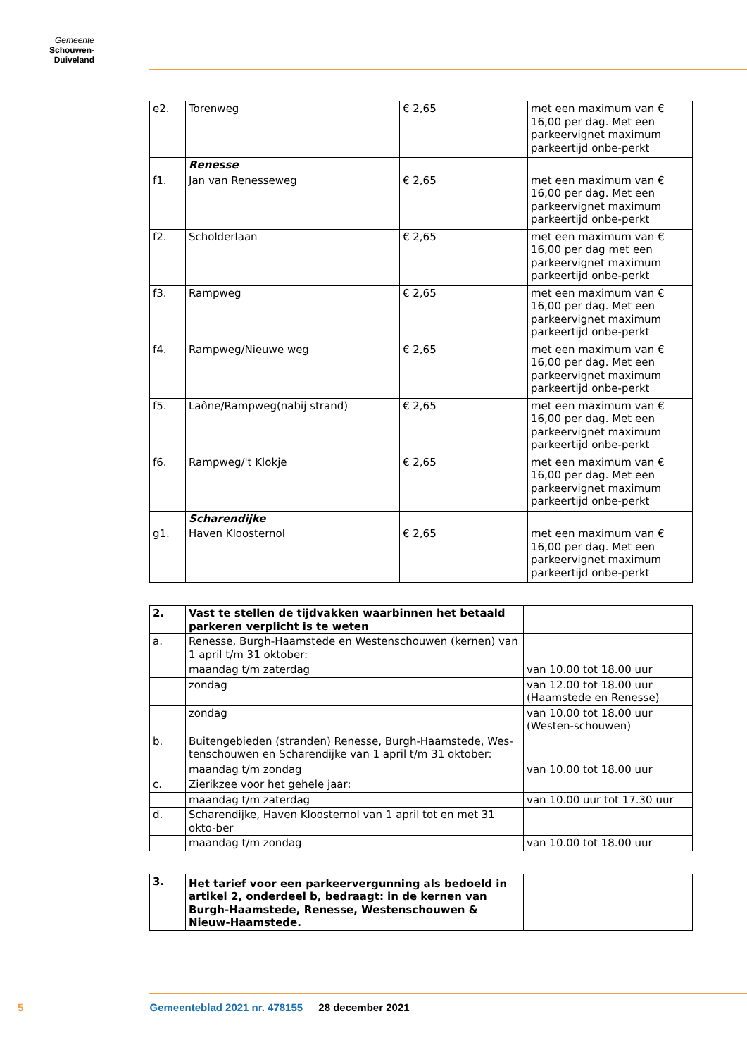Gemeente
Schouwen-Duiveland
| e2. | Torenweg | € 2,65 | met een maximum van € 16,00 per dag. Met een parkeervignet maximum parkeertijd onbe-perkt |
| | Renesse | | |
| f1. | Jan van Renesseweg | € 2,65 | met een maximum van € 16,00 per dag. Met een parkeervignet maximum parkeertijd onbe-perkt |
| f2. | Scholderlaan | € 2,65 | met een maximum van € 16,00 per dag met een parkeervignet maximum parkeertijd onbe-perkt |
| f3. | Rampweg | € 2,65 | met een maximum van € 16,00 per dag. Met een parkeervignet maximum parkeertijd onbe-perkt |
| f4. | Rampweg/Nieuwe weg | € 2,65 | met een maximum van € 16,00 per dag. Met een parkeervignet maximum parkeertijd onbe-perkt |
| f5. | Laône/Rampweg(nabij strand) | € 2,65 | met een maximum van € 16,00 per dag. Met een parkeervignet maximum parkeertijd onbe-perkt |
| f6. | Rampweg/'t Klokje | € 2,65 | met een maximum van € 16,00 per dag. Met een parkeervignet maximum parkeertijd onbe-perkt |
| | Scharendijke | | |
| g1. | Haven Kloosternol | € 2,65 | met een maximum van € 16,00 per dag. Met een parkeervignet maximum parkeertijd onbe-perkt |
| 2. | Vast te stellen de tijdvakken waarbinnen het betaald parkeren verplicht is te weten | |
| a. | Renesse, Burgh-Haamstede en Westenschouwen (kernen) van 1 april t/m 31 oktober: | |
| | maandag t/m zaterdag | van 10.00 tot 18.00 uur |
| | zondag | van 12.00 tot 18.00 uur (Haamstede en Renesse) |
| | zondag | van 10.00 tot 18.00 uur (Westen-schouwen) |
| b. | Buitengebieden (stranden) Renesse, Burgh-Haamstede, Wes-tenschouwen en Scharendijke van 1 april t/m 31 oktober: | |
| | maandag t/m zondag | van 10.00 tot 18.00 uur |
| c. | Zierikzee voor het gehele jaar: | |
| | maandag t/m zaterdag | van 10.00 uur tot 17.30 uur |
| d. | Scharendijke, Haven Kloosternol van 1 april tot en met 31 okto-ber | |
| | maandag t/m zondag | van 10.00 tot 18.00 uur |
| 3. | Het tarief voor een parkeervergunning als bedoeld in artikel 2, onderdeel b, bedraagt: in de kernen van Burgh-Haamstede, Renesse, Westenschouwen & Nieuw-Haamstede. | |
5 Gemeenteblad 2021 nr. 478155 28 december 2021